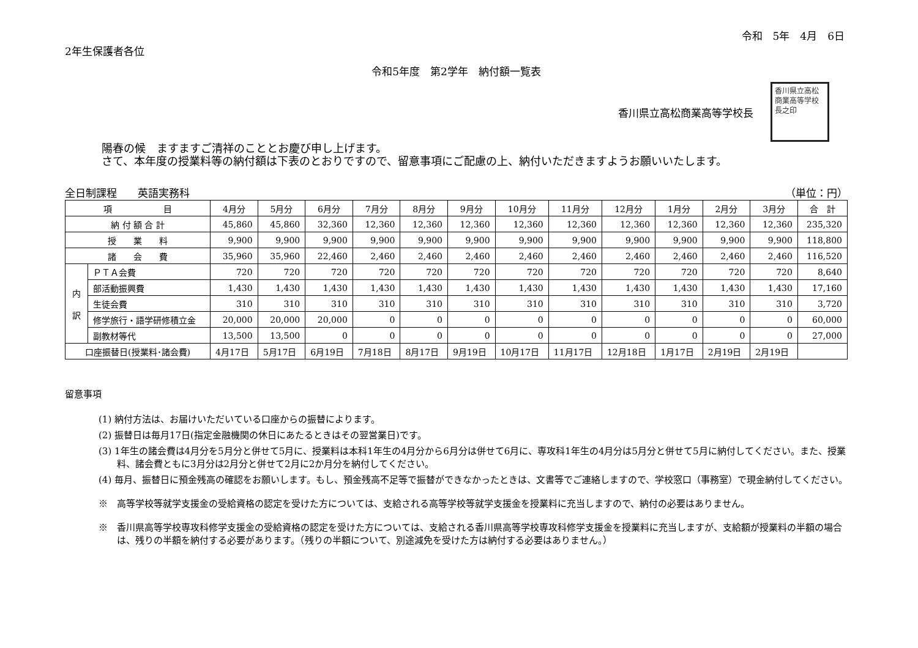令和　5年　4月　6日
2年生保護者各位
令和5年度　第2学年　納付額一覧表
香川県立高松商業高等学校長
香川県立高松商業高等学校長之印
陽春の候　ますますご清祥のこととお慶び申し上げます。
さて、本年度の授業料等の納付額は下表のとおりですので、留意事項にご配慮の上、納付いただきますようお願いいたします。
全日制課程　　英語実務科 （単位：円）
| 項 目 | | 4月分 | 5月分 | 6月分 | 7月分 | 8月分 | 9月分 | 10月分 | 11月分 | 12月分 | 1月分 | 2月分 | 3月分 | 合 計 |
| --- | --- | --- | --- | --- | --- | --- | --- | --- | --- | --- | --- | --- | --- | --- |
| 納 付 額 合 計 | | 45,860 | 45,860 | 32,360 | 12,360 | 12,360 | 12,360 | 12,360 | 12,360 | 12,360 | 12,360 | 12,360 | 12,360 | 235,320 |
| 授 業 料 | | 9,900 | 9,900 | 9,900 | 9,900 | 9,900 | 9,900 | 9,900 | 9,900 | 9,900 | 9,900 | 9,900 | 9,900 | 118,800 |
| 諸 会 費 | | 35,960 | 35,960 | 22,460 | 2,460 | 2,460 | 2,460 | 2,460 | 2,460 | 2,460 | 2,460 | 2,460 | 2,460 | 116,520 |
| 内 訳 | ＰＴＡ会費 | 720 | 720 | 720 | 720 | 720 | 720 | 720 | 720 | 720 | 720 | 720 | 720 | 8,640 |
| | 部活動振興費 | 1,430 | 1,430 | 1,430 | 1,430 | 1,430 | 1,430 | 1,430 | 1,430 | 1,430 | 1,430 | 1,430 | 1,430 | 17,160 |
| | 生徒会費 | 310 | 310 | 310 | 310 | 310 | 310 | 310 | 310 | 310 | 310 | 310 | 310 | 3,720 |
| | 修学旅行・語学研修積立金 | 20,000 | 20,000 | 20,000 | 0 | 0 | 0 | 0 | 0 | 0 | 0 | 0 | 0 | 60,000 |
| | 副教材等代 | 13,500 | 13,500 | 0 | 0 | 0 | 0 | 0 | 0 | 0 | 0 | 0 | 0 | 27,000 |
| 口座振替日(授業料･諸会費) | | 4月17日 | 5月17日 | 6月19日 | 7月18日 | 8月17日 | 9月19日 | 10月17日 | 11月17日 | 12月18日 | 1月17日 | 2月19日 | 2月19日 | |
留意事項
(1) 納付方法は、お届けいただいている口座からの振替によります。
(2) 振替日は毎月17日(指定金融機関の休日にあたるときはその翌営業日)です。
(3) 1年生の諸会費は4月分を5月分と併せて5月に、授業料は本科1年生の4月分から6月分は併せて6月に、専攻科1年生の4月分は5月分と併せて5月に納付してください。また、授業料、諸会費ともに3月分は2月分と併せて2月に2か月分を納付してください。
(4) 毎月、振替日に預金残高の確認をお願いします。もし、預金残高不足等で振替ができなかったときは、文書等でご連絡しますので、学校窓口（事務室）で現金納付してください。
※　高等学校等就学支援金の受給資格の認定を受けた方については、支給される高等学校等就学支援金を授業料に充当しますので、納付の必要はありません。
※　香川県高等学校専攻科修学支援金の受給資格の認定を受けた方については、支給される香川県高等学校専攻科修学支援金を授業料に充当しますが、支給額が授業料の半額の場合は、残りの半額を納付する必要があります。（残りの半額について、別途減免を受けた方は納付する必要はありません。）